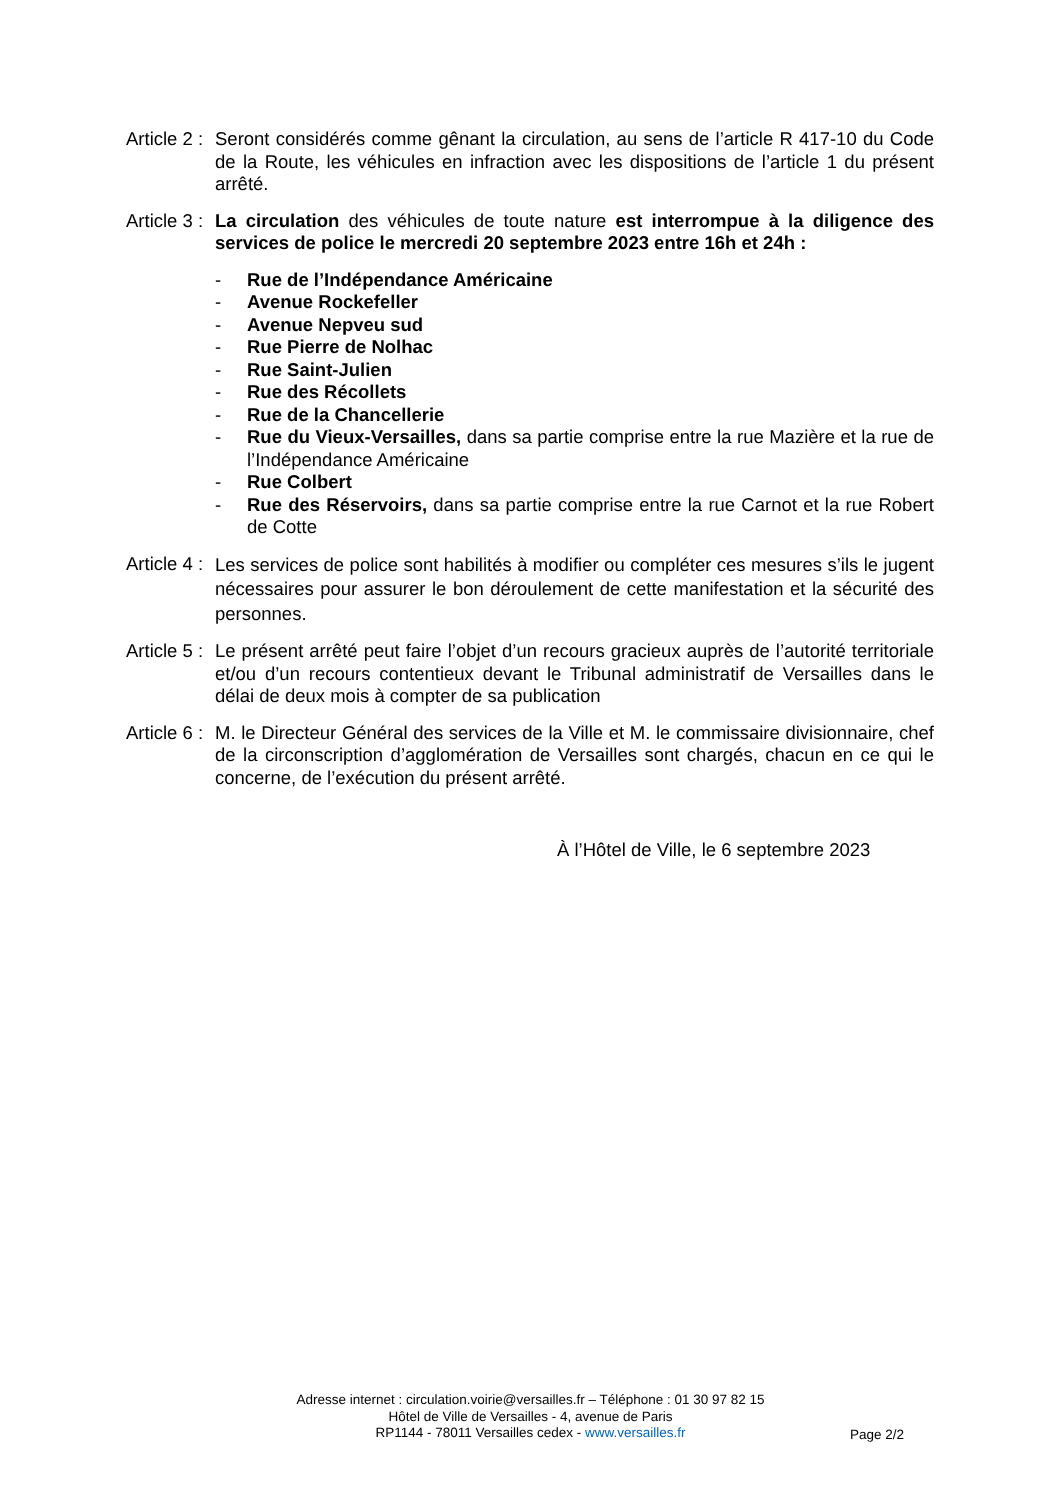Article 2 : Seront considérés comme gênant la circulation, au sens de l’article R 417-10 du Code de la Route, les véhicules en infraction avec les dispositions de l’article 1 du présent arrêté.
Article 3 : La circulation des véhicules de toute nature est interrompue à la diligence des services de police le mercredi 20 septembre 2023 entre 16h et 24h :
- Rue de l’Indépendance Américaine
- Avenue Rockefeller
- Avenue Nepveu sud
- Rue Pierre de Nolhac
- Rue Saint-Julien
- Rue des Récollets
- Rue de la Chancellerie
- Rue du Vieux-Versailles, dans sa partie comprise entre la rue Mazière et la rue de l’Indépendance Américaine
- Rue Colbert
- Rue des Réservoirs, dans sa partie comprise entre la rue Carnot et la rue Robert de Cotte
Article 4 :
Les services de police sont habilités à modifier ou compléter ces mesures s’ils le jugent nécessaires pour assurer le bon déroulement de cette manifestation et la sécurité des personnes.
Article 5 : Le présent arrêté peut faire l’objet d’un recours gracieux auprès de l’autorité territoriale et/ou d’un recours contentieux devant le Tribunal administratif de Versailles dans le délai de deux mois à compter de sa publication
Article 6 : M. le Directeur Général des services de la Ville et M. le commissaire divisionnaire, chef de la circonscription d’agglomération de Versailles sont chargés, chacun en ce qui le concerne, de l’exécution du présent arrêté.
À l’Hôtel de Ville, le 6 septembre 2023
Adresse internet : circulation.voirie@versailles.fr – Téléphone : 01 30 97 82 15
Hôtel de Ville de Versailles - 4, avenue de Paris
RP1144 - 78011 Versailles cedex - www.versailles.fr
Page 2/2